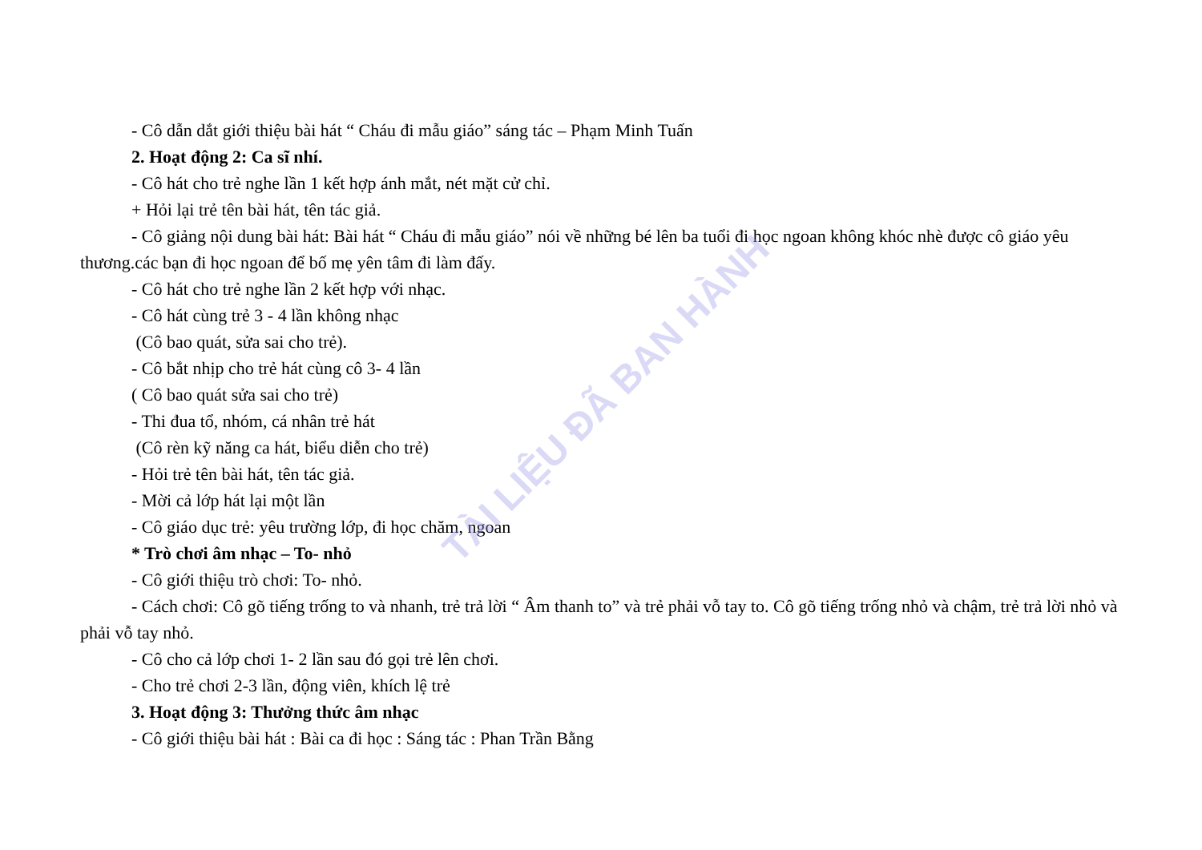- Cô dẫn dắt giới thiệu bài hát “ Cháu đi mẫu giáo” sáng tác – Phạm Minh Tuấn
2. Hoạt động 2: Ca sĩ nhí.
- Cô hát cho trẻ nghe lần 1 kết hợp ánh mắt, nét mặt cử chỉ.
+ Hỏi lại trẻ tên bài hát, tên tác giả.
- Cô giảng nội dung bài hát: Bài hát “ Cháu đi mẫu giáo” nói về những bé lên ba tuổi đi học ngoan không khóc nhè được cô giáo yêu thương.các bạn đi học ngoan để bố mẹ yên tâm đi làm đấy.
- Cô hát cho trẻ nghe lần 2 kết hợp với nhạc.
- Cô hát cùng trẻ 3 - 4 lần không nhạc
(Cô bao quát, sửa sai cho trẻ).
- Cô bắt nhịp cho trẻ hát cùng cô 3- 4 lần
( Cô bao quát sửa sai cho trẻ)
- Thi đua tổ, nhóm, cá nhân trẻ hát
(Cô rèn kỹ năng ca hát, biểu diễn cho trẻ)
- Hỏi trẻ tên bài hát, tên tác giả.
- Mời cả lớp hát lại một lần
- Cô giáo dục trẻ: yêu trường lớp, đi học chăm, ngoan
* Trò chơi âm nhạc – To- nhỏ
- Cô giới thiệu trò chơi: To- nhỏ.
- Cách chơi: Cô gõ tiếng trống to và nhanh, trẻ trả lời “ Âm thanh to” và trẻ phải vỗ tay to. Cô gõ tiếng trống nhỏ và chậm, trẻ trả lời nhỏ và phải vỗ tay nhỏ.
- Cô cho cả lớp chơi 1- 2 lần sau đó gọi trẻ lên chơi.
- Cho trẻ chơi 2-3 lần, động viên, khích lệ trẻ
3. Hoạt động 3: Thưởng thức âm nhạc
- Cô giới thiệu bài hát : Bài ca đi học : Sáng tác : Phan Trần Bằng
TÀI LIỆU ĐÃ BAN HÀNH